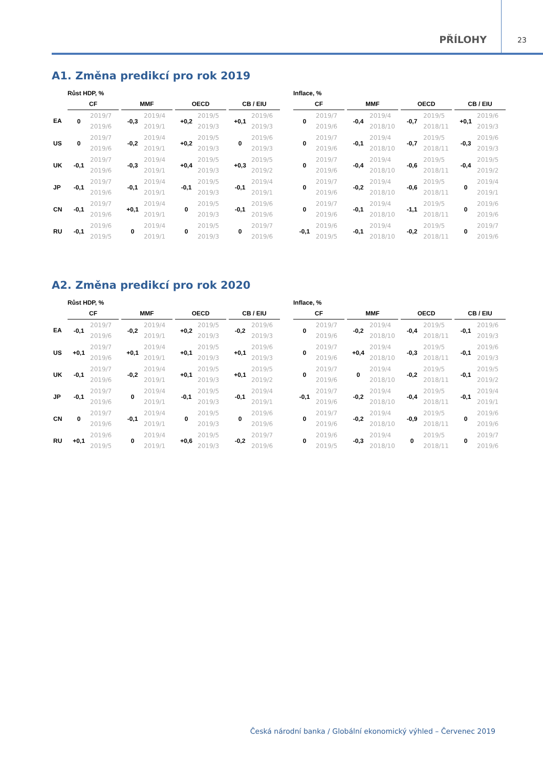PŘÍLOHY 23
A1. Změna predikcí pro rok 2019
| | Růst HDP, % | | | | | | | | | | | | Inflace, % | | | | | | | | | | |
| --- | --- | --- | --- | --- | --- | --- | --- | --- | --- | --- | --- | --- | --- | --- | --- | --- | --- | --- | --- | --- | --- | --- | --- |
| | CF | | | MMF | | | OECD | | | CB / EIU | | | CF | | | MMF | | | OECD | | | CB / EIU | |
| EA | 0 | 2019/7 2019/6 | | -0,3 | 2019/4 2019/1 | | +0,2 | 2019/5 2019/3 | | +0,1 | 2019/6 2019/3 | | 0 | 2019/7 2019/6 | | -0,4 | 2019/4 2018/10 | | -0,7 | 2019/5 2018/11 | | +0,1 | 2019/6 2019/3 |
| US | 0 | 2019/7 2019/6 | | -0,2 | 2019/4 2019/1 | | +0,2 | 2019/5 2019/3 | | 0 | 2019/6 2019/3 | | 0 | 2019/7 2019/6 | | -0,1 | 2019/4 2018/10 | | -0,7 | 2019/5 2018/11 | | -0,3 | 2019/6 2019/3 |
| UK | -0,1 | 2019/7 2019/6 | | -0,3 | 2019/4 2019/1 | | +0,4 | 2019/5 2019/3 | | +0,3 | 2019/5 2019/2 | | 0 | 2019/7 2019/6 | | -0,4 | 2019/4 2018/10 | | -0,6 | 2019/5 2018/11 | | -0,4 | 2019/5 2019/2 |
| JP | -0,1 | 2019/7 2019/6 | | -0,1 | 2019/4 2019/1 | | -0,1 | 2019/5 2019/3 | | -0,1 | 2019/4 2019/1 | | 0 | 2019/7 2019/6 | | -0,2 | 2019/4 2018/10 | | -0,6 | 2019/5 2018/11 | | 0 | 2019/4 2019/1 |
| CN | -0,1 | 2019/7 2019/6 | | +0,1 | 2019/4 2019/1 | | 0 | 2019/5 2019/3 | | -0,1 | 2019/6 2019/6 | | 0 | 2019/7 2019/6 | | -0,1 | 2019/4 2018/10 | | -1,1 | 2019/5 2018/11 | | 0 | 2019/6 2019/6 |
| RU | -0,1 | 2019/6 2019/5 | | 0 | 2019/4 2019/1 | | 0 | 2019/5 2019/3 | | 0 | 2019/7 2019/6 | | -0,1 | 2019/6 2019/5 | | -0,1 | 2019/4 2018/10 | | -0,2 | 2019/5 2018/11 | | 0 | 2019/7 2019/6 |
A2. Změna predikcí pro rok 2020
| | Růst HDP, % | | | | | | | | | | | | Inflace, % | | | | | | | | | | |
| --- | --- | --- | --- | --- | --- | --- | --- | --- | --- | --- | --- | --- | --- | --- | --- | --- | --- | --- | --- | --- | --- | --- | --- |
| | CF | | | MMF | | | OECD | | | CB / EIU | | | CF | | | MMF | | | OECD | | | CB / EIU | |
| EA | -0,1 | 2019/7 2019/6 | | -0,2 | 2019/4 2019/1 | | +0,2 | 2019/5 2019/3 | | -0,2 | 2019/6 2019/3 | | 0 | 2019/7 2019/6 | | -0,2 | 2019/4 2018/10 | | -0,4 | 2019/5 2018/11 | | -0,1 | 2019/6 2019/3 |
| US | +0,1 | 2019/7 2019/6 | | +0,1 | 2019/4 2019/1 | | +0,1 | 2019/5 2019/3 | | +0,1 | 2019/6 2019/3 | | 0 | 2019/7 2019/6 | | +0,4 | 2019/4 2018/10 | | -0,3 | 2019/5 2018/11 | | -0,1 | 2019/6 2019/3 |
| UK | -0,1 | 2019/7 2019/6 | | -0,2 | 2019/4 2019/1 | | +0,1 | 2019/5 2019/3 | | +0,1 | 2019/5 2019/2 | | 0 | 2019/7 2019/6 | | 0 | 2019/4 2018/10 | | -0,2 | 2019/5 2018/11 | | -0,1 | 2019/5 2019/2 |
| JP | -0,1 | 2019/7 2019/6 | | 0 | 2019/4 2019/1 | | -0,1 | 2019/5 2019/3 | | -0,1 | 2019/4 2019/1 | | -0,1 | 2019/7 2019/6 | | -0,2 | 2019/4 2018/10 | | -0,4 | 2019/5 2018/11 | | -0,1 | 2019/4 2019/1 |
| CN | 0 | 2019/7 2019/6 | | -0,1 | 2019/4 2019/1 | | 0 | 2019/5 2019/3 | | 0 | 2019/6 2019/6 | | 0 | 2019/7 2019/6 | | -0,2 | 2019/4 2018/10 | | -0,9 | 2019/5 2018/11 | | 0 | 2019/6 2019/6 |
| RU | +0,1 | 2019/6 2019/5 | | 0 | 2019/4 2019/1 | | +0,6 | 2019/5 2019/3 | | -0,2 | 2019/7 2019/6 | | 0 | 2019/6 2019/5 | | -0,3 | 2019/4 2018/10 | | 0 | 2019/5 2018/11 | | 0 | 2019/7 2019/6 |
Česká národní banka / Globální ekonomický výhled – Červenec 2019